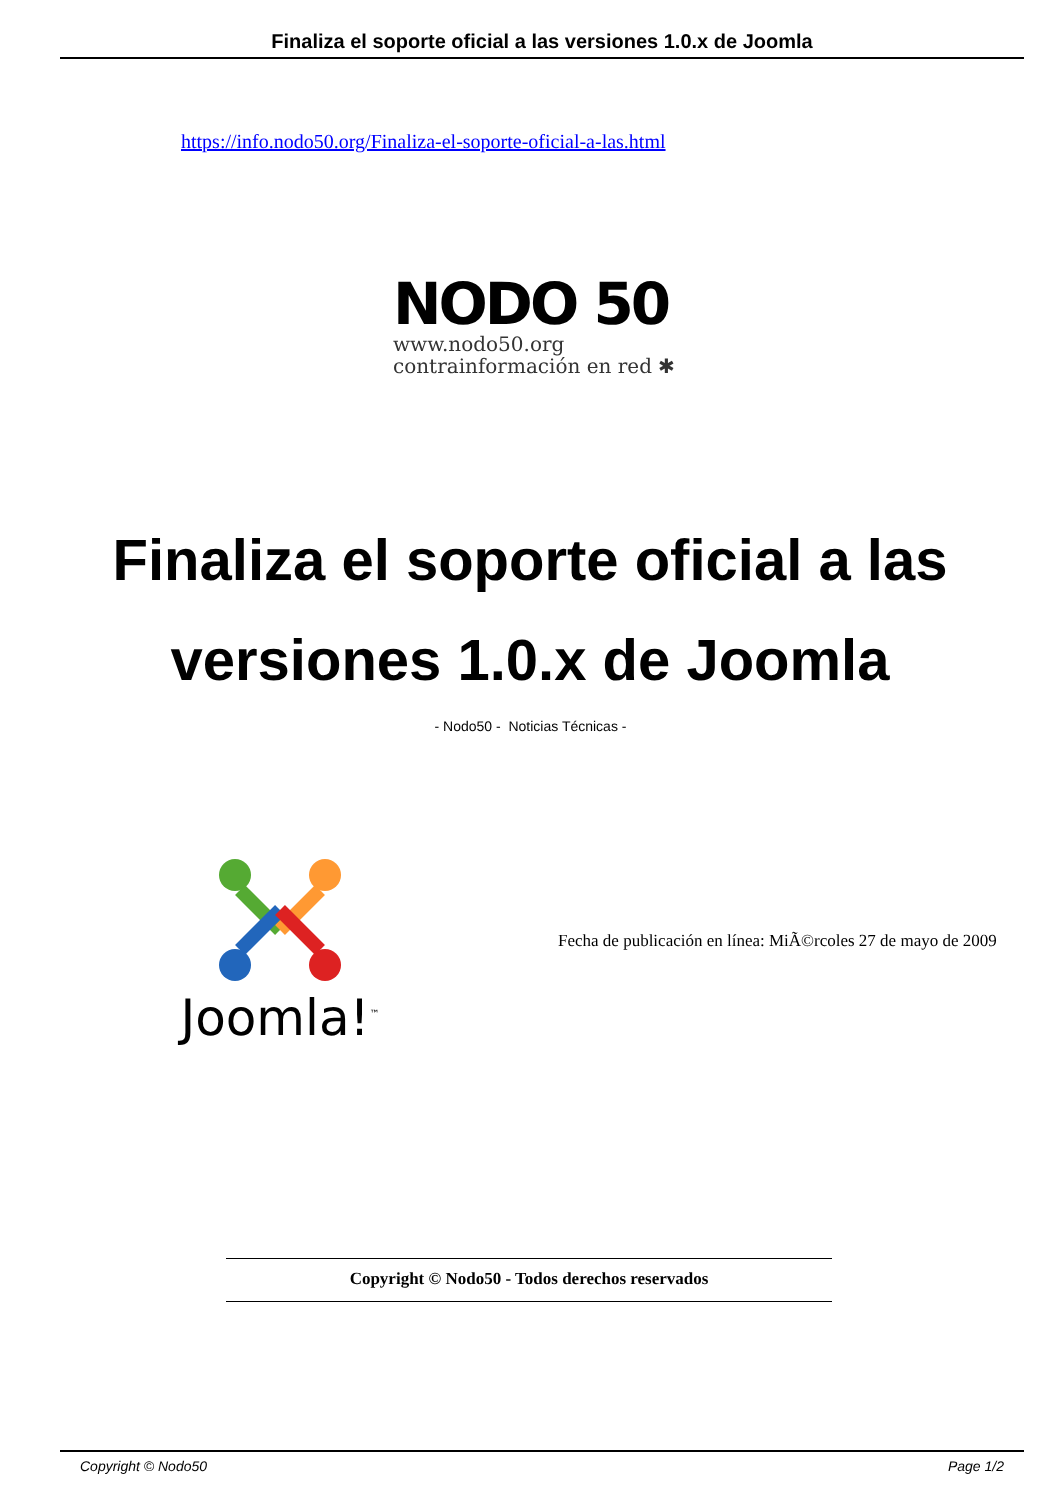Finaliza el soporte oficial a las versiones 1.0.x de Joomla
https://info.nodo50.org/Finaliza-el-soporte-oficial-a-las.html
NODO 50
www.nodo50.org
contrainformación en red ✱
Finaliza el soporte oficial a las versiones 1.0.x de Joomla
- Nodo50 - Noticias Técnicas -
Joomla!<sup>™</sup>
Fecha de publicación en línea: MiÃ©rcoles 27 de mayo de 2009
Copyright © Nodo50 - Todos derechos reservados
Copyright © Nodo50 Page 1/2